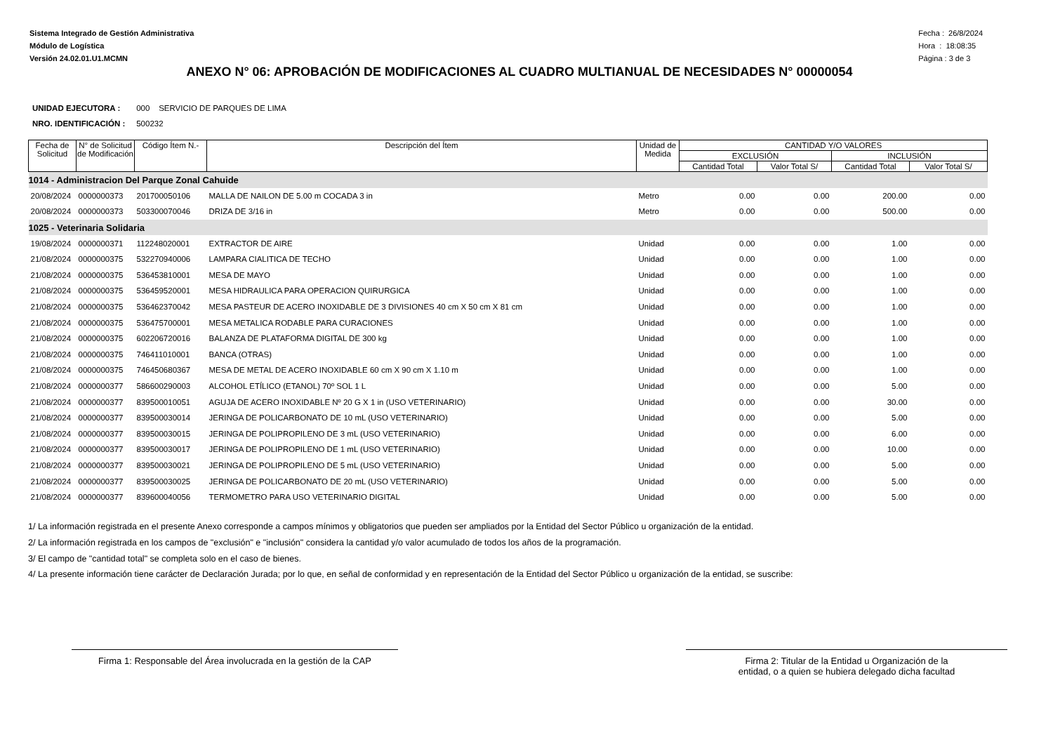Sistema Integrado de Gestión Administrativa
Módulo de Logística
Versión 24.02.01.U1.MCMN
Fecha : 26/8/2024
Hora : 18:08:35
Página : 3 de 3
ANEXO N° 06: APROBACIÓN DE MODIFICACIONES AL CUADRO MULTIANUAL DE NECESIDADES N° 00000054
UNIDAD EJECUTORA : 000 SERVICIO DE PARQUES DE LIMA
NRO. IDENTIFICACIÓN : 500232
| Fecha de Solicitud | N° de Solicitud de Modificación | Código Ítem N.- | Descripción del Ítem | Unidad de Medida | CANTIDAD Y/O VALORES | | | |
| --- | --- | --- | --- | --- | --- | --- | --- | --- |
| | | | | | EXCLUSIÓN | | INCLUSIÓN | |
| | | | | | Cantidad Total | Valor Total S/ | Cantidad Total | Valor Total S/ |
| 1014 - Administracion Del Parque Zonal Cahuide | | | | | | | | |
| 20/08/2024 | 0000000373 | 201700050106 | MALLA DE NAILON DE 5.00 m COCADA 3 in | Metro | 0.00 | 0.00 | 200.00 | 0.00 |
| 20/08/2024 | 0000000373 | 503300070046 | DRIZA DE 3/16 in | Metro | 0.00 | 0.00 | 500.00 | 0.00 |
| 1025 - Veterinaria Solidaria | | | | | | | | |
| 19/08/2024 | 0000000371 | 112248020001 | EXTRACTOR DE AIRE | Unidad | 0.00 | 0.00 | 1.00 | 0.00 |
| 21/08/2024 | 0000000375 | 532270940006 | LAMPARA CIALITICA DE TECHO | Unidad | 0.00 | 0.00 | 1.00 | 0.00 |
| 21/08/2024 | 0000000375 | 536453810001 | MESA DE MAYO | Unidad | 0.00 | 0.00 | 1.00 | 0.00 |
| 21/08/2024 | 0000000375 | 536459520001 | MESA HIDRAULICA PARA OPERACION QUIRURGICA | Unidad | 0.00 | 0.00 | 1.00 | 0.00 |
| 21/08/2024 | 0000000375 | 536462370042 | MESA PASTEUR DE ACERO INOXIDABLE DE 3 DIVISIONES 40 cm X 50 cm X 81 cm | Unidad | 0.00 | 0.00 | 1.00 | 0.00 |
| 21/08/2024 | 0000000375 | 536475700001 | MESA METALICA RODABLE PARA CURACIONES | Unidad | 0.00 | 0.00 | 1.00 | 0.00 |
| 21/08/2024 | 0000000375 | 602206720016 | BALANZA DE PLATAFORMA DIGITAL DE 300 kg | Unidad | 0.00 | 0.00 | 1.00 | 0.00 |
| 21/08/2024 | 0000000375 | 746411010001 | BANCA (OTRAS) | Unidad | 0.00 | 0.00 | 1.00 | 0.00 |
| 21/08/2024 | 0000000375 | 746450680367 | MESA DE METAL DE ACERO INOXIDABLE 60 cm X 90 cm X 1.10 m | Unidad | 0.00 | 0.00 | 1.00 | 0.00 |
| 21/08/2024 | 0000000377 | 586600290003 | ALCOHOL ETÍLICO (ETANOL) 70º SOL 1 L | Unidad | 0.00 | 0.00 | 5.00 | 0.00 |
| 21/08/2024 | 0000000377 | 839500010051 | AGUJA DE ACERO INOXIDABLE Nº 20 G X 1 in (USO VETERINARIO) | Unidad | 0.00 | 0.00 | 30.00 | 0.00 |
| 21/08/2024 | 0000000377 | 839500030014 | JERINGA DE POLICARBONATO DE 10 mL (USO VETERINARIO) | Unidad | 0.00 | 0.00 | 5.00 | 0.00 |
| 21/08/2024 | 0000000377 | 839500030015 | JERINGA DE POLIPROPILENO DE 3 mL (USO VETERINARIO) | Unidad | 0.00 | 0.00 | 6.00 | 0.00 |
| 21/08/2024 | 0000000377 | 839500030017 | JERINGA DE POLIPROPILENO DE 1 mL (USO VETERINARIO) | Unidad | 0.00 | 0.00 | 10.00 | 0.00 |
| 21/08/2024 | 0000000377 | 839500030021 | JERINGA DE POLIPROPILENO DE 5 mL (USO VETERINARIO) | Unidad | 0.00 | 0.00 | 5.00 | 0.00 |
| 21/08/2024 | 0000000377 | 839500030025 | JERINGA DE POLICARBONATO DE 20 mL (USO VETERINARIO) | Unidad | 0.00 | 0.00 | 5.00 | 0.00 |
| 21/08/2024 | 0000000377 | 839600040056 | TERMOMETRO PARA USO VETERINARIO DIGITAL | Unidad | 0.00 | 0.00 | 5.00 | 0.00 |
1/ La información registrada en el presente Anexo corresponde a campos mínimos y obligatorios que pueden ser ampliados por la Entidad del Sector Público u organización de la entidad.
2/ La información registrada en los campos de "exclusión" e "inclusión" considera la cantidad y/o valor acumulado de todos los años de la programación.
3/ El campo de "cantidad total" se completa solo en el caso de bienes.
4/ La presente información tiene carácter de Declaración Jurada; por lo que, en señal de conformidad y en representación de la Entidad del Sector Público u organización de la entidad, se suscribe:
Firma 1: Responsable del Área involucrada en la gestión de la CAP
Firma 2: Titular de la Entidad u Organización de la
entidad, o a quien se hubiera delegado dicha facultad